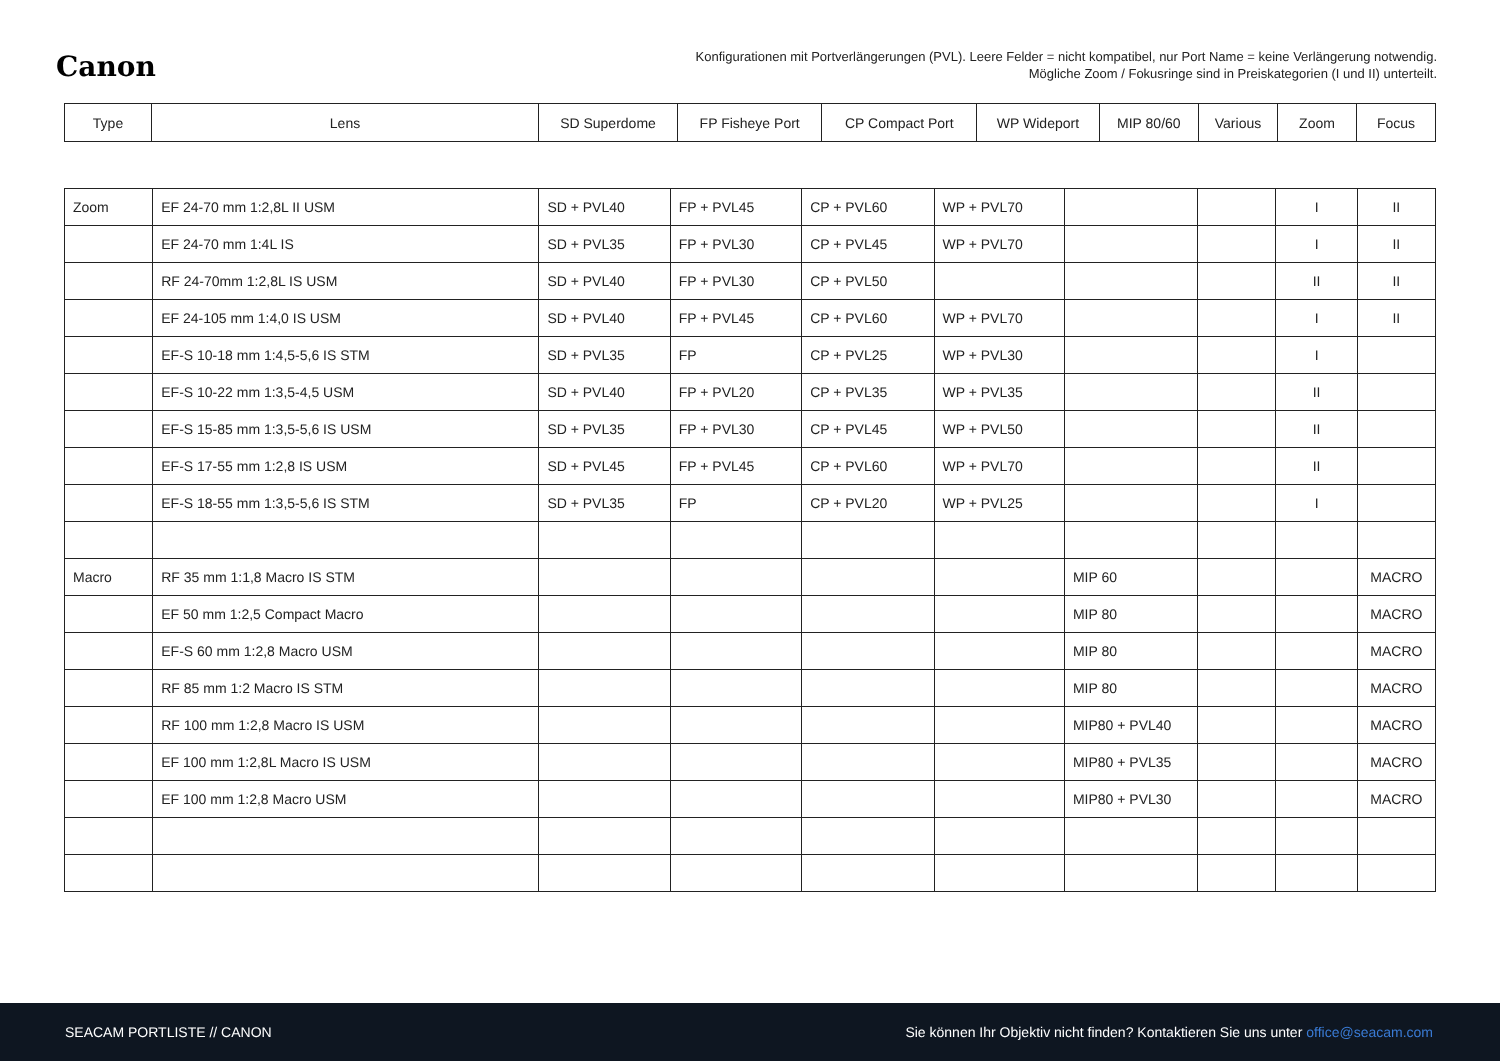Canon
Konfigurationen mit Portverlängerungen (PVL). Leere Felder = nicht kompatibel, nur Port Name = keine Verlängerung notwendig.
Mögliche Zoom / Fokusringe sind in Preiskategorien (I und II) unterteilt.
| Type | Lens | SD Superdome | FP Fisheye Port | CP Compact Port | WP Wideport | MIP 80/60 | Various | Zoom | Focus |
| --- | --- | --- | --- | --- | --- | --- | --- | --- | --- |
| Zoom | EF 24-70 mm 1:2,8L II USM | SD + PVL40 | FP + PVL45 | CP + PVL60 | WP + PVL70 | | | I | II |
| | EF 24-70 mm 1:4L IS | SD + PVL35 | FP + PVL30 | CP + PVL45 | WP + PVL70 | | | I | II |
| | RF 24-70mm 1:2,8L IS USM | SD + PVL40 | FP + PVL30 | CP + PVL50 | | | | II | II |
| | EF 24-105 mm 1:4,0 IS USM | SD + PVL40 | FP + PVL45 | CP + PVL60 | WP + PVL70 | | | I | II |
| | EF-S 10-18 mm 1:4,5-5,6 IS STM | SD + PVL35 | FP | CP + PVL25 | WP + PVL30 | | | I | |
| | EF-S 10-22 mm 1:3,5-4,5 USM | SD + PVL40 | FP + PVL20 | CP + PVL35 | WP + PVL35 | | | II | |
| | EF-S 15-85 mm 1:3,5-5,6 IS USM | SD + PVL35 | FP + PVL30 | CP + PVL45 | WP + PVL50 | | | II | |
| | EF-S 17-55 mm 1:2,8 IS USM | SD + PVL45 | FP + PVL45 | CP + PVL60 | WP + PVL70 | | | II | |
| | EF-S 18-55 mm 1:3,5-5,6 IS STM | SD + PVL35 | FP | CP + PVL20 | WP + PVL25 | | | I | |
| Macro | RF 35 mm 1:1,8 Macro IS STM | | | | | MIP 60 | | | MACRO |
| | EF 50 mm 1:2,5 Compact Macro | | | | | MIP 80 | | | MACRO |
| | EF-S 60 mm 1:2,8 Macro USM | | | | | MIP 80 | | | MACRO |
| | RF 85 mm 1:2 Macro IS STM | | | | | MIP 80 | | | MACRO |
| | RF 100 mm 1:2,8 Macro IS USM | | | | | MIP80 + PVL40 | | | MACRO |
| | EF 100 mm 1:2,8L Macro IS USM | | | | | MIP80 + PVL35 | | | MACRO |
| | EF 100 mm 1:2,8 Macro USM | | | | | MIP80 + PVL30 | | | MACRO |
SEACAM PORTLISTE // CANON Sie können Ihr Objektiv nicht finden? Kontaktieren Sie uns unter office@seacam.com